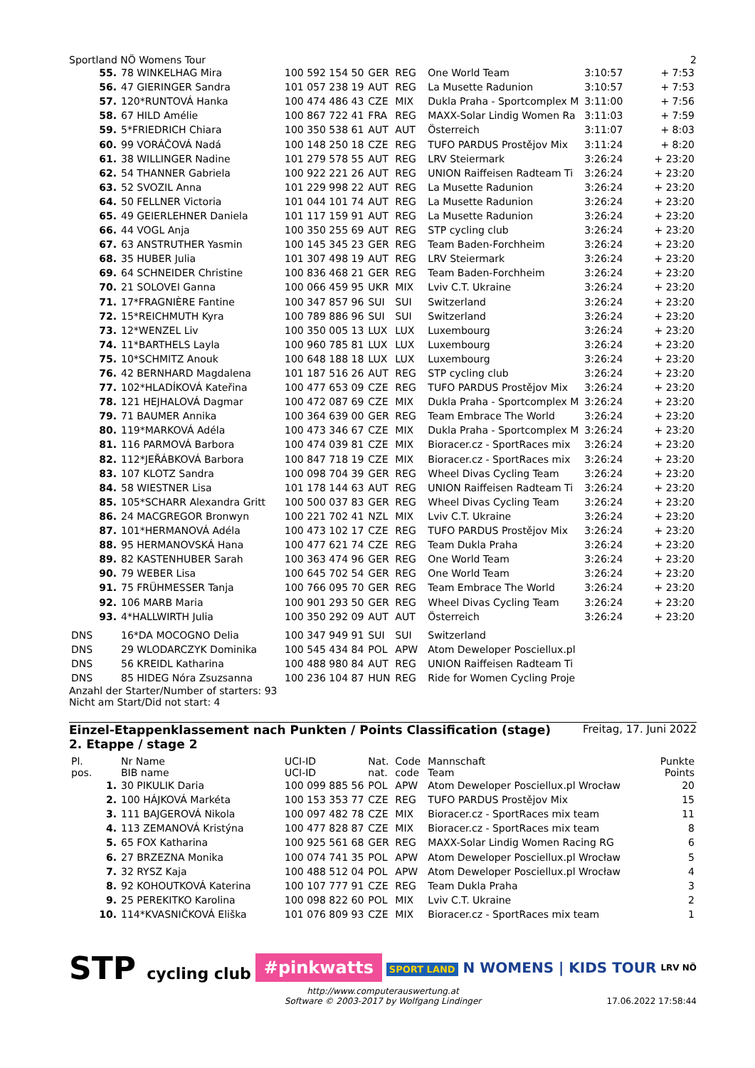Sportland NÖ Womens Tour 2
| 55. | 78 WINKELHAG Mira | 100 592 154 50 | GER | REG | One World Team | 3:10:57 | + 7:53 |
| 56. | 47 GIERINGER Sandra | 101 057 238 19 | AUT | REG | La Musette Radunion | 3:10:57 | + 7:53 |
| 57. | 120*RUNTOVÁ Hanka | 100 474 486 43 | CZE | MIX | Dukla Praha - Sportcomplex M | 3:11:00 | + 7:56 |
| 58. | 67 HILD Amélie | 100 867 722 41 | FRA | REG | MAXX-Solar Lindig Women Ra | 3:11:03 | + 7:59 |
| 59. | 5*FRIEDRICH Chiara | 100 350 538 61 | AUT | AUT | Österreich | 3:11:07 | + 8:03 |
| 60. | 99 VORÁČOVÁ Nadá | 100 148 250 18 | CZE | REG | TUFO PARDUS Prostějov Mix | 3:11:24 | + 8:20 |
| 61. | 38 WILLINGER Nadine | 101 279 578 55 | AUT | REG | LRV Steiermark | 3:26:24 | + 23:20 |
| 62. | 54 THANNER Gabriela | 100 922 221 26 | AUT | REG | UNION Raiffeisen Radteam Ti | 3:26:24 | + 23:20 |
| 63. | 52 SVOZIL Anna | 101 229 998 22 | AUT | REG | La Musette Radunion | 3:26:24 | + 23:20 |
| 64. | 50 FELLNER Victoria | 101 044 101 74 | AUT | REG | La Musette Radunion | 3:26:24 | + 23:20 |
| 65. | 49 GEIERLEHNER Daniela | 101 117 159 91 | AUT | REG | La Musette Radunion | 3:26:24 | + 23:20 |
| 66. | 44 VOGL Anja | 100 350 255 69 | AUT | REG | STP cycling club | 3:26:24 | + 23:20 |
| 67. | 63 ANSTRUTHER Yasmin | 100 145 345 23 | GER | REG | Team Baden-Forchheim | 3:26:24 | + 23:20 |
| 68. | 35 HUBER Julia | 101 307 498 19 | AUT | REG | LRV Steiermark | 3:26:24 | + 23:20 |
| 69. | 64 SCHNEIDER Christine | 100 836 468 21 | GER | REG | Team Baden-Forchheim | 3:26:24 | + 23:20 |
| 70. | 21 SOLOVEI Ganna | 100 066 459 95 | UKR | MIX | Lviv C.T. Ukraine | 3:26:24 | + 23:20 |
| 71. | 17*FRAGNIÈRE Fantine | 100 347 857 96 | SUI | SUI | Switzerland | 3:26:24 | + 23:20 |
| 72. | 15*REICHMUTH Kyra | 100 789 886 96 | SUI | SUI | Switzerland | 3:26:24 | + 23:20 |
| 73. | 12*WENZEL Liv | 100 350 005 13 | LUX | LUX | Luxembourg | 3:26:24 | + 23:20 |
| 74. | 11*BARTHELS Layla | 100 960 785 81 | LUX | LUX | Luxembourg | 3:26:24 | + 23:20 |
| 75. | 10*SCHMITZ Anouk | 100 648 188 18 | LUX | LUX | Luxembourg | 3:26:24 | + 23:20 |
| 76. | 42 BERNHARD Magdalena | 101 187 516 26 | AUT | REG | STP cycling club | 3:26:24 | + 23:20 |
| 77. | 102*HLADÍKOVÁ Kateřina | 100 477 653 09 | CZE | REG | TUFO PARDUS Prostějov Mix | 3:26:24 | + 23:20 |
| 78. | 121 HEJHALOVÁ Dagmar | 100 472 087 69 | CZE | MIX | Dukla Praha - Sportcomplex M | 3:26:24 | + 23:20 |
| 79. | 71 BAUMER Annika | 100 364 639 00 | GER | REG | Team Embrace The World | 3:26:24 | + 23:20 |
| 80. | 119*MARKOVÁ Adéla | 100 473 346 67 | CZE | MIX | Dukla Praha - Sportcomplex M | 3:26:24 | + 23:20 |
| 81. | 116 PARMOVÁ Barbora | 100 474 039 81 | CZE | MIX | Bioracer.cz - SportRaces mix | 3:26:24 | + 23:20 |
| 82. | 112*JEŘÁBKOVÁ Barbora | 100 847 718 19 | CZE | MIX | Bioracer.cz - SportRaces mix | 3:26:24 | + 23:20 |
| 83. | 107 KLOTZ Sandra | 100 098 704 39 | GER | REG | Wheel Divas Cycling Team | 3:26:24 | + 23:20 |
| 84. | 58 WIESTNER Lisa | 101 178 144 63 | AUT | REG | UNION Raiffeisen Radteam Ti | 3:26:24 | + 23:20 |
| 85. | 105*SCHARR Alexandra Gritt | 100 500 037 83 | GER | REG | Wheel Divas Cycling Team | 3:26:24 | + 23:20 |
| 86. | 24 MACGREGOR Bronwyn | 100 221 702 41 | NZL | MIX | Lviv C.T. Ukraine | 3:26:24 | + 23:20 |
| 87. | 101*HERMANOVÁ Adéla | 100 473 102 17 | CZE | REG | TUFO PARDUS Prostějov Mix | 3:26:24 | + 23:20 |
| 88. | 95 HERMANOVSKÁ Hana | 100 477 621 74 | CZE | REG | Team Dukla Praha | 3:26:24 | + 23:20 |
| 89. | 82 KASTENHUBER Sarah | 100 363 474 96 | GER | REG | One World Team | 3:26:24 | + 23:20 |
| 90. | 79 WEBER Lisa | 100 645 702 54 | GER | REG | One World Team | 3:26:24 | + 23:20 |
| 91. | 75 FRÜHMESSER Tanja | 100 766 095 70 | GER | REG | Team Embrace The World | 3:26:24 | + 23:20 |
| 92. | 106 MARB Maria | 100 901 293 50 | GER | REG | Wheel Divas Cycling Team | 3:26:24 | + 23:20 |
| 93. | 4*HALLWIRTH Julia | 100 350 292 09 | AUT | AUT | Österreich | 3:26:24 | + 23:20 |
| DNS | 16*DA MOCOGNO Delia | 100 347 949 91 | SUI | SUI | Switzerland | | |
| DNS | 29 WLODARCZYK Dominika | 100 545 434 84 | POL | APW | Atom Deweloper Posciellux.pl | | |
| DNS | 56 KREIDL Katharina | 100 488 980 84 | AUT | REG | UNION Raiffeisen Radteam Ti | | |
| DNS | 85 HIDEG Nóra Zsuzsanna | 100 236 104 87 | HUN | REG | Ride for Women Cycling Proje | | |
Anzahl der Starter/Number of starters: 93
Nicht am Start/Did not start: 4
Einzel-Etappenklassement nach Punkten / Points Classification (stage)
2. Etappe / stage 2 Freitag, 17. Juni 2022
| Pl. pos. | Nr Name BIB name | UCI-ID UCI-ID | Nat. nat. | Code code | Mannschaft Team | Punkte Points |
| --- | --- | --- | --- | --- | --- | --- |
| 1. | 30 PIKULIK Daria | 100 099 885 56 | POL | APW | Atom Deweloper Posciellux.pl Wrocław | 20 |
| 2. | 100 HÁJKOVÁ Markéta | 100 153 353 77 | CZE | REG | TUFO PARDUS Prostějov Mix | 15 |
| 3. | 111 BAJGEROVÁ Nikola | 100 097 482 78 | CZE | MIX | Bioracer.cz - SportRaces mix team | 11 |
| 4. | 113 ZEMANOVÁ Kristýna | 100 477 828 87 | CZE | MIX | Bioracer.cz - SportRaces mix team | 8 |
| 5. | 65 FOX Katharina | 100 925 561 68 | GER | REG | MAXX-Solar Lindig Women Racing RG | 6 |
| 6. | 27 BRZEZNA Monika | 100 074 741 35 | POL | APW | Atom Deweloper Posciellux.pl Wrocław | 5 |
| 7. | 32 RYSZ Kaja | 100 488 512 04 | POL | APW | Atom Deweloper Posciellux.pl Wrocław | 4 |
| 8. | 92 KOHOUTKOVÁ Katerina | 100 107 777 91 | CZE | REG | Team Dukla Praha | 3 |
| 9. | 25 PEREKITKO Karolina | 100 098 822 60 | POL | MIX | Lviv C.T. Ukraine | 2 |
| 10. | 114*KVASNIČKOVÁ Eliška | 101 076 809 93 | CZE | MIX | Bioracer.cz - SportRaces mix team | 1 |
STP cycling club #pinkwatts SPORT LAND N WOMENS | KIDS TOUR LRV NÖ
http://www.computerauswertung.at
Software © 2003-2017 by Wolfgang Lindinger
17.06.2022 17:58:44